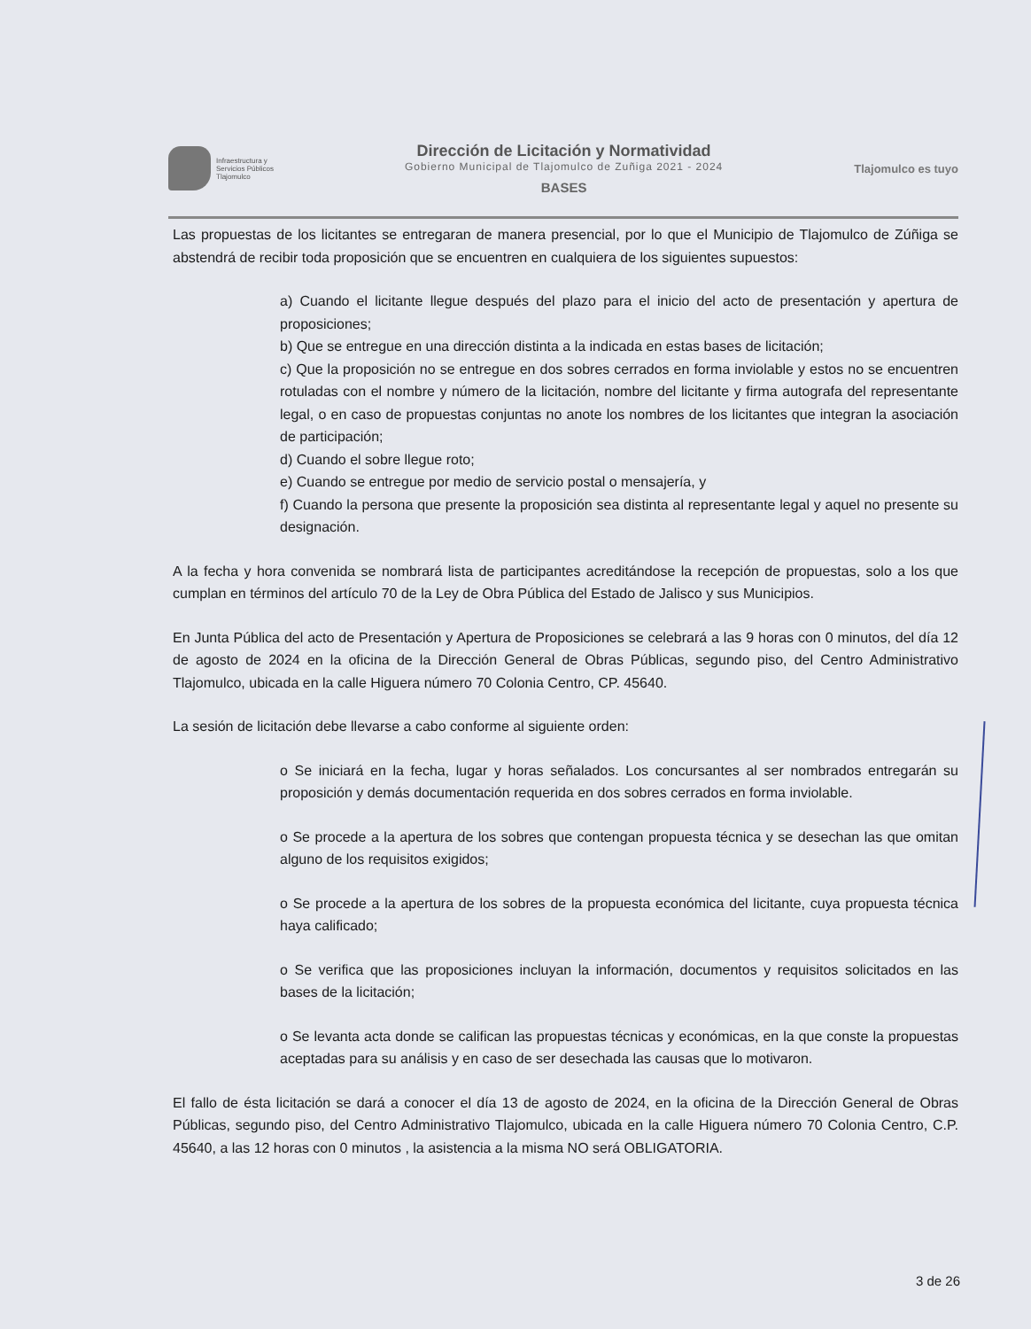Infraestructura y
Servicios Públicos
Tlajomulco
Dirección de Licitación y Normatividad
Gobierno Municipal de Tlajomulco de Zuñiga 2021 - 2024
BASES
Tlajomulco es tuyo
Las propuestas de los licitantes se entregaran de manera presencial, por lo que el Municipio de Tlajomulco de Zúñiga se abstendrá de recibir toda proposición que se encuentren en cualquiera de los siguientes supuestos:
a) Cuando el licitante llegue después del plazo para el inicio del acto de presentación y apertura de proposiciones;
b) Que se entregue en una dirección distinta a la indicada en estas bases de licitación;
c) Que la proposición no se entregue en dos sobres cerrados en forma inviolable y estos no se encuentren rotuladas con el nombre y número de la licitación, nombre del licitante y firma autografa del representante legal, o en caso de propuestas conjuntas no anote los nombres de los licitantes que integran la asociación de participación;
d) Cuando el sobre llegue roto;
e) Cuando se entregue por medio de servicio postal o mensajería, y
f) Cuando la persona que presente la proposición sea distinta al representante legal y aquel no presente su designación.
A la fecha y hora convenida se nombrará lista de participantes acreditándose la recepción de propuestas, solo a los que cumplan en términos del artículo 70 de la Ley de Obra Pública del Estado de Jalisco y sus Municipios.
En Junta Pública del acto de Presentación y Apertura de Proposiciones se celebrará a las 9 horas con 0 minutos, del día 12 de agosto de 2024 en la oficina de la Dirección General de Obras Públicas, segundo piso, del Centro Administrativo Tlajomulco, ubicada en la calle Higuera número 70 Colonia Centro, CP. 45640.
La sesión de licitación debe llevarse a cabo conforme al siguiente orden:
o Se iniciará en la fecha, lugar y horas señalados. Los concursantes al ser nombrados entregarán su proposición y demás documentación requerida en dos sobres cerrados en forma inviolable.
o Se procede a la apertura de los sobres que contengan propuesta técnica y se desechan las que omitan alguno de los requisitos exigidos;
o Se procede a la apertura de los sobres de la propuesta económica del licitante, cuya propuesta técnica haya calificado;
o Se verifica que las proposiciones incluyan la información, documentos y requisitos solicitados en las bases de la licitación;
o Se levanta acta donde se califican las propuestas técnicas y económicas, en la que conste la propuestas aceptadas para su análisis y en caso de ser desechada las causas que lo motivaron.
El fallo de ésta licitación se dará a conocer el día 13 de agosto de 2024, en la oficina de la Dirección General de Obras Públicas, segundo piso, del Centro Administrativo Tlajomulco, ubicada en la calle Higuera número 70 Colonia Centro, C.P. 45640, a las 12 horas con 0 minutos , la asistencia a la misma NO será OBLIGATORIA.
3 de 26